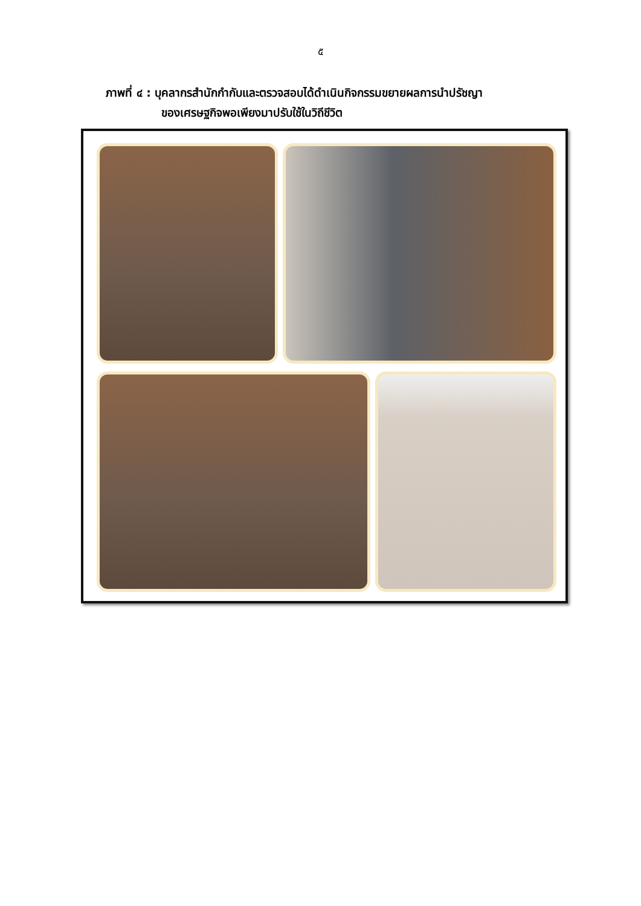๕
ภาพที่ ๔ : บุคลากรสำนักกำกับและตรวจสอบได้ดำเนินกิจกรรมขยายผลการนำปรัชญา
ของเศรษฐกิจพอเพียงมาปรับใช้ในวิถีชีวิต